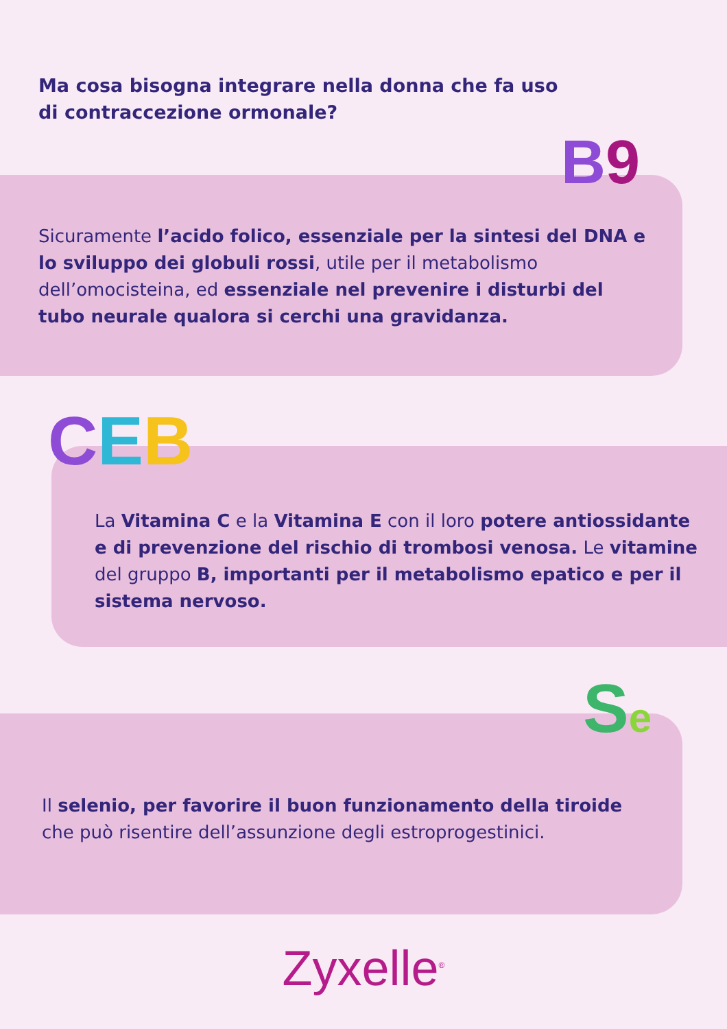Ma cosa bisogna integrare nella donna che fa uso di contraccezione ormonale?
Sicuramente l’acido folico, essenziale per la sintesi del DNA e lo sviluppo dei globuli rossi, utile per il metabolismo dell’omocisteina, ed essenziale nel prevenire i disturbi del tubo neurale qualora si cerchi una gravidanza.
B9
La Vitamina C e la Vitamina E con il loro potere antiossidante e di prevenzione del rischio di trombosi venosa. Le vitamine del gruppo B, importanti per il metabolismo epatico e per il sistema nervoso.
CEB
Il selenio, per favorire il buon funzionamento della tiroide che può risentire dell’assunzione degli estroprogestinici.
Se
Zyxelle<sup>®</sup>